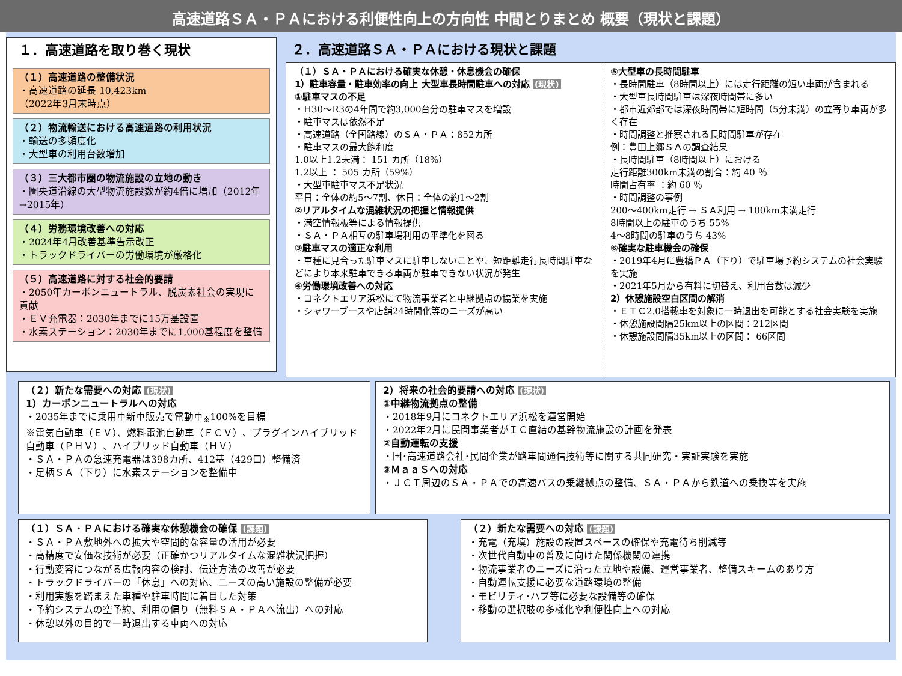高速道路ＳＡ・ＰＡにおける利便性向上の方向性 中間とりまとめ 概要（現状と課題）
１．高速道路を取り巻く現状
（１）高速道路の整備状況
・高速道路の延長 10,423km
（2022年3月末時点）
（２）物流輸送における高速道路の利用状況
・輸送の多頻度化
・大型車の利用台数増加
（３）三大都市圏の物流施設の立地の動き
・圏央道沿線の大型物流施設数が約4倍に増加（2012年→2015年）
（４）労務環境改善への対応
・2024年4月改善基準告示改正
・トラックドライバーの労働環境が厳格化
（５）高速道路に対する社会的要請
・2050年カーボンニュートラル、脱炭素社会の実現に貢献
・ＥＶ充電器：2030年までに15万基設置
・水素ステーション：2030年までに1,000基程度を整備
２．高速道路ＳＡ・ＰＡにおける現状と課題
（１）ＳＡ・ＰＡにおける確実な休憩・休息機会の確保
1）駐車容量・駐車効率の向上 大型車長時間駐車への対応 (現状)
①駐車マスの不足
・H30～R3の4年間で約3,000台分の駐車マスを増設
・駐車マスは依然不足
・高速道路（全国路線）のＳＡ・ＰＡ：852カ所
・駐車マスの最大飽和度
1.0以上1.2未満： 151 カ所（18%）
1.2以上 ： 505 カ所（59%）
・大型車駐車マス不足状況
平日：全体の約5～7割、休日：全体の約1～2割
②リアルタイムな混雑状況の把握と情報提供
・満空情報板等による情報提供
・ＳＡ・ＰＡ相互の駐車場利用の平準化を図る
③駐車マスの適正な利用
・車種に見合った駐車マスに駐車しないことや、短距離走行長時間駐車などにより本来駐車できる車両が駐車できない状況が発生
④労働環境改善への対応
・コネクトエリア浜松にて物流事業者と中継拠点の協業を実施
・シャワーブースや店舗24時間化等のニーズが高い
⑤大型車の長時間駐車
・長時間駐車（8時間以上）には走行距離の短い車両が含まれる
・大型車長時間駐車は深夜時間帯に多い
・都市近郊部では深夜時間帯に短時間（5分未満）の立寄り車両が多く存在
・時間調整と推察される長時間駐車が存在
例：豊田上郷ＳＡの調査結果
・長時間駐車（8時間以上）における
走行距離300km未満の割合：約 40 ％
時間占有率 ：約 60 ％
・時間調整の事例
200～400km走行 → ＳＡ利用 → 100km未満走行
8時間以上の駐車のうち 55%
4～8時間の駐車のうち 43%
⑥確実な駐車機会の確保
・2019年4月に豊橋ＰＡ（下り）で駐車場予約システムの社会実験を実施
・2021年5月から有料に切替え、利用台数は減少
2）休憩施設空白区間の解消
・ＥＴＣ2.0搭載車を対象に一時退出を可能とする社会実験を実施
・休憩施設間隔25km以上の区間：212区間
・休憩施設間隔35km以上の区間： 66区間
（２）新たな需要への対応 (現状)
1）カーボンニュートラルへの対応
・2035年までに乗用車新車販売で電動車<sub>※</sub>100%を目標
※電気自動車（ＥＶ）、燃料電池自動車（ＦＣＶ）、プラグインハイブリッド自動車（ＰＨＶ）、ハイブリッド自動車（ＨＶ）
・ＳＡ・ＰＡの急速充電器は398カ所、412基（429口）整備済
・足柄ＳＡ（下り）に水素ステーションを整備中
2）将来の社会的要請への対応 (現状)
①中継物流拠点の整備
・2018年9月にコネクトエリア浜松を運営開始
・2022年2月に民間事業者がＩＣ直結の基幹物流施設の計画を発表
②自動運転の支援
・国･高速道路会社･民間企業が路車間通信技術等に関する共同研究・実証実験を実施
③ＭａａＳへの対応
・ＪＣＴ周辺のＳＡ・ＰＡでの高速バスの乗継拠点の整備、ＳＡ・ＰＡから鉄道への乗換等を実施
（１）ＳＡ・ＰＡにおける確実な休憩機会の確保 (課題)
・ＳＡ・ＰＡ敷地外への拡大や空間的な容量の活用が必要
・高精度で安価な技術が必要（正確かつリアルタイムな混雑状況把握）
・行動変容につながる広報内容の検討、伝達方法の改善が必要
・トラックドライバーの「休息」への対応、ニーズの高い施設の整備が必要
・利用実態を踏まえた車種や駐車時間に着目した対策
・予約システムの空予約、利用の偏り（無料ＳＡ・ＰＡへ流出）への対応
・休憩以外の目的で一時退出する車両への対応
（２）新たな需要への対応 (課題)
・充電（充填）施設の設置スペースの確保や充電待ち削減等
・次世代自動車の普及に向けた関係機関の連携
・物流事業者のニーズに沿った立地や設備、運営事業者、整備スキームのあり方
・自動運転支援に必要な道路環境の整備
・モビリティ･ハブ等に必要な設備等の確保
・移動の選択肢の多様化や利便性向上への対応